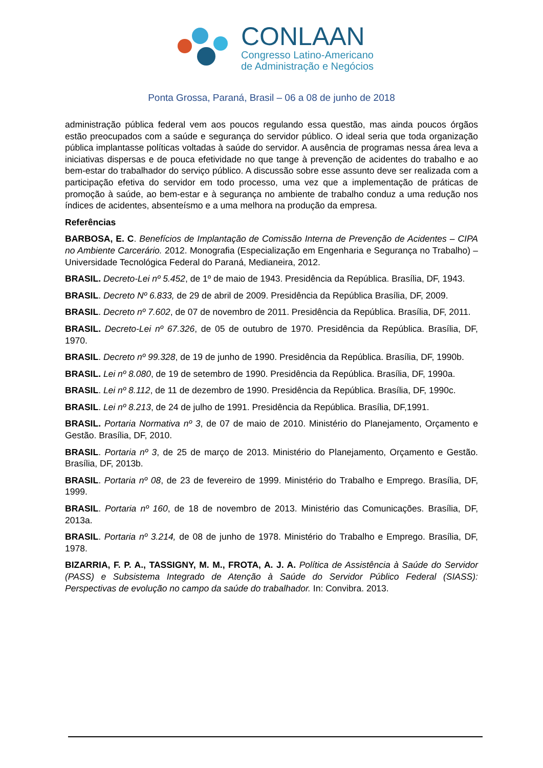CONLAAN
Congresso Latino-Americano
de Administração e Negócios
Ponta Grossa, Paraná, Brasil – 06 a 08 de junho de 2018
administração pública federal vem aos poucos regulando essa questão, mas ainda poucos órgãos estão preocupados com a saúde e segurança do servidor público. O ideal seria que toda organização pública implantasse políticas voltadas à saúde do servidor. A ausência de programas nessa área leva a iniciativas dispersas e de pouca efetividade no que tange à prevenção de acidentes do trabalho e ao bem-estar do trabalhador do serviço público. A discussão sobre esse assunto deve ser realizada com a participação efetiva do servidor em todo processo, uma vez que a implementação de práticas de promoção à saúde, ao bem-estar e à segurança no ambiente de trabalho conduz a uma redução nos índices de acidentes, absenteísmo e a uma melhora na produção da empresa.
Referências
BARBOSA, E. C. Benefícios de Implantação de Comissão Interna de Prevenção de Acidentes – CIPA no Ambiente Carcerário. 2012. Monografia (Especialização em Engenharia e Segurança no Trabalho) – Universidade Tecnológica Federal do Paraná, Medianeira, 2012.
BRASIL. Decreto-Lei nº 5.452, de 1º de maio de 1943. Presidência da República. Brasília, DF, 1943.
BRASIL. Decreto Nº 6.833, de 29 de abril de 2009. Presidência da República Brasília, DF, 2009.
BRASIL. Decreto nº 7.602, de 07 de novembro de 2011. Presidência da República. Brasília, DF, 2011.
BRASIL. Decreto-Lei nº 67.326, de 05 de outubro de 1970. Presidência da República. Brasília, DF, 1970.
BRASIL. Decreto nº 99.328, de 19 de junho de 1990. Presidência da República. Brasília, DF, 1990b.
BRASIL. Lei nº 8.080, de 19 de setembro de 1990. Presidência da República. Brasília, DF, 1990a.
BRASIL. Lei nº 8.112, de 11 de dezembro de 1990. Presidência da República. Brasília, DF, 1990c.
BRASIL. Lei nº 8.213, de 24 de julho de 1991. Presidência da República. Brasília, DF,1991.
BRASIL. Portaria Normativa nº 3, de 07 de maio de 2010. Ministério do Planejamento, Orçamento e Gestão. Brasília, DF, 2010.
BRASIL. Portaria nº 3, de 25 de março de 2013. Ministério do Planejamento, Orçamento e Gestão. Brasília, DF, 2013b.
BRASIL. Portaria nº 08, de 23 de fevereiro de 1999. Ministério do Trabalho e Emprego. Brasília, DF, 1999.
BRASIL. Portaria nº 160, de 18 de novembro de 2013. Ministério das Comunicações. Brasília, DF, 2013a.
BRASIL. Portaria nº 3.214, de 08 de junho de 1978. Ministério do Trabalho e Emprego. Brasília, DF, 1978.
BIZARRIA, F. P. A., TASSIGNY, M. M., FROTA, A. J. A. Política de Assistência à Saúde do Servidor (PASS) e Subsistema Integrado de Atenção à Saúde do Servidor Público Federal (SIASS): Perspectivas de evolução no campo da saúde do trabalhador. In: Convibra. 2013.